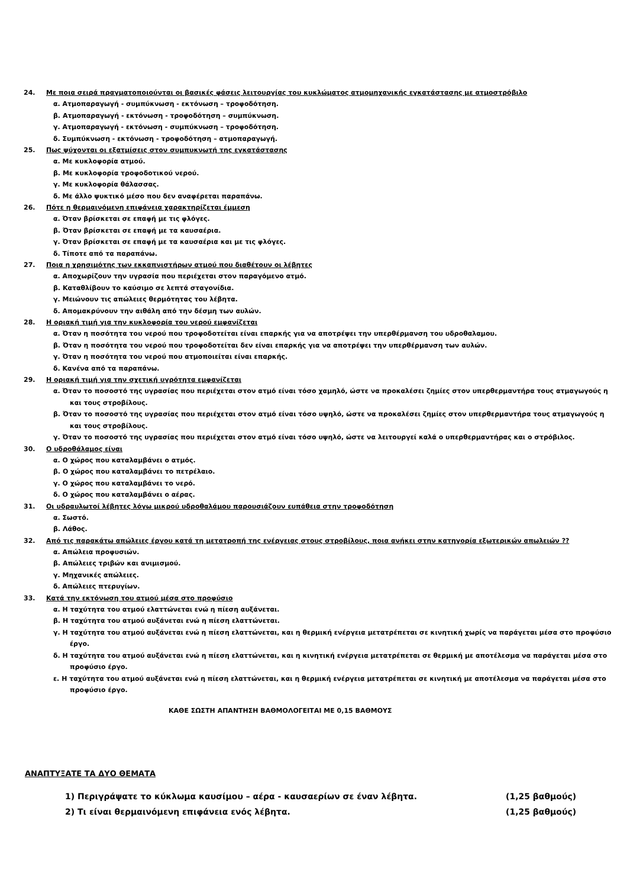24. Με ποια σειρά πραγματοποιούνται οι βασικές φάσεις λειτουργίας του κυκλώματος ατμομηχανικής εγκατάστασης με ατμοστρόβιλο
α. Ατμοπαραγωγή - συμπύκνωση - εκτόνωση – τροφοδότηση.
β. Ατμοπαραγωγή - εκτόνωση - τροφοδότηση – συμπύκνωση.
γ. Ατμοπαραγωγή - εκτόνωση - συμπύκνωση – τροφοδότηση.
δ. Συμπύκνωση - εκτόνωση - τροφοδότηση – ατμοπαραγωγή.
25. Πως ψύχονται οι εξατμίσεις στον συμπυκνωτή της εγκατάστασης
α. Με κυκλοφορία ατμού.
β. Με κυκλοφορία τροφοδοτικού νερού.
γ. Με κυκλοφορία θάλασσας.
δ. Με άλλο ψυκτικό μέσο που δεν αναφέρεται παραπάνω.
26. Πότε η θερμαινόμενη επιφάνεια χαρακτηρίζεται έμμεση
α. Όταν βρίσκεται σε επαφή με τις φλόγες.
β. Όταν βρίσκεται σε επαφή με τα καυσαέρια.
γ. Όταν βρίσκεται σε επαφή με τα καυσαέρια και με τις φλόγες.
δ. Τίποτε από τα παραπάνω.
27. Ποια η χρησιμότης των εκκαπνιστήρων ατμού που διαθέτουν οι λέβητες
α. Αποχωρίζουν την υγρασία που περιέχεται στον παραγόμενο ατμό.
β. Καταθλίβουν το καύσιμο σε λεπτά σταγονίδια.
γ. Μειώνουν τις απώλειες θερμότητας του λέβητα.
δ. Απομακρύνουν την αιθάλη από την δέσμη των αυλών.
28. Η οριακή τιμή για την κυκλοφορία του νερού εμφανίζεται
α. Όταν η ποσότητα του νερού που τροφοδοτείται είναι επαρκής για να αποτρέψει την υπερθέρμανση του υδροθαλαμου.
β. Όταν η ποσότητα του νερού που τροφοδοτείται δεν είναι επαρκής για να αποτρέψει την υπερθέρμανση των αυλών.
γ. Όταν η ποσότητα του νερού που ατμοποιείται είναι επαρκής.
δ. Κανένα από τα παραπάνω.
29. Η οριακή τιμή για την σχετική υγρότητα εμφανίζεται
α. Όταν το ποσοστό της υγρασίας που περιέχεται στον ατμό είναι τόσο χαμηλό, ώστε να προκαλέσει ζημίες στον υπερθερμαντήρα τους ατμαγωγούς η και τους στροβίλους.
β. Όταν το ποσοστό της υγρασίας που περιέχεται στον ατμό είναι τόσο υψηλό, ώστε να προκαλέσει ζημίες στον υπερθερμαντήρα τους ατμαγωγούς η και τους στροβίλους.
γ. Όταν το ποσοστό της υγρασίας που περιέχεται στον ατμό είναι τόσο υψηλό, ώστε να λειτουργεί καλά ο υπερθερμαντήρας και ο στρόβιλος.
30. Ο υδροθάλαμος είναι
α. Ο χώρος που καταλαμβάνει ο ατμός.
β. Ο χώρος που καταλαμβάνει το πετρέλαιο.
γ. Ο χώρος που καταλαμβάνει το νερό.
δ. Ο χώρος που καταλαμβάνει ο αέρας.
31. Οι υδραυλωτοί λέβητες λόγω μικρού υδροθαλάμου παρουσιάζουν ευπάθεια στην τροφοδότηση
α. Σωστό.
β. Λάθος.
32. Από τις παρακάτω απώλειες έργου κατά τη μετατροπή της ενέργειας στους στροβίλους, ποια ανήκει στην κατηγορία εξωτερικών απωλειών ??
α. Απώλεια προφυσιών.
β. Απώλειες τριβών και ανιμισμού.
γ. Μηχανικές απώλειες.
δ. Απώλειες πτερυγίων.
33. Κατά την εκτόνωση του ατμού μέσα στο προφύσιο
α. Η ταχύτητα του ατμού ελαττώνεται ενώ η πίεση αυξάνεται.
β. Η ταχύτητα του ατμού αυξάνεται ενώ η πίεση ελαττώνεται.
γ. Η ταχύτητα του ατμού αυξάνεται ενώ η πίεση ελαττώνεται, και η θερμική ενέργεια μετατρέπεται σε κινητική χωρίς να παράγεται μέσα στο προφύσιο έργο.
δ. Η ταχύτητα του ατμού αυξάνεται ενώ η πίεση ελαττώνεται, και η κινητική ενέργεια μετατρέπεται σε θερμική με αποτέλεσμα να παράγεται μέσα στο προφύσιο έργο.
ε. Η ταχύτητα του ατμού αυξάνεται ενώ η πίεση ελαττώνεται, και η θερμική ενέργεια μετατρέπεται σε κινητική με αποτέλεσμα να παράγεται μέσα στο προφύσιο έργο.
ΚΑΘΕ ΣΩΣΤΗ ΑΠΑΝΤΗΣΗ ΒΑΘΜΟΛΟΓΕΙΤΑΙ ΜΕ 0,15 ΒΑΘΜΟΥΣ
ΑΝΑΠΤΥΞΑΤΕ ΤΑ ΔΥΟ ΘΕΜΑΤΑ
1) Περιγράψατε το κύκλωμα καυσίμου – αέρα - καυσαερίων σε έναν λέβητα. (1,25 βαθμούς)
2) Τι είναι θερμαινόμενη επιφάνεια ενός λέβητα. (1,25 βαθμούς)